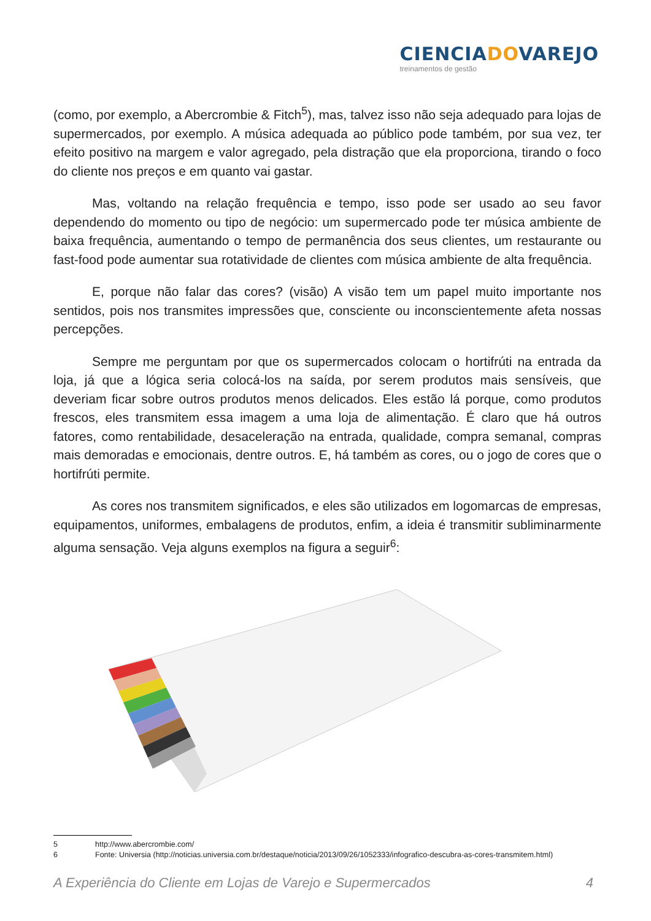CIENCIADOVAREJO
treinamentos de gestão
(como, por exemplo, a Abercrombie & Fitch<sup>5</sup>), mas, talvez isso não seja adequado para lojas de supermercados, por exemplo. A música adequada ao público pode também, por sua vez, ter efeito positivo na margem e valor agregado, pela distração que ela proporciona, tirando o foco do cliente nos preços e em quanto vai gastar.
Mas, voltando na relação frequência e tempo, isso pode ser usado ao seu favor dependendo do momento ou tipo de negócio: um supermercado pode ter música ambiente de baixa frequência, aumentando o tempo de permanência dos seus clientes, um restaurante ou fast-food pode aumentar sua rotatividade de clientes com música ambiente de alta frequência.
E, porque não falar das cores? (visão) A visão tem um papel muito importante nos sentidos, pois nos transmites impressões que, consciente ou inconscientemente afeta nossas percepções.
Sempre me perguntam por que os supermercados colocam o hortifrúti na entrada da loja, já que a lógica seria colocá-los na saída, por serem produtos mais sensíveis, que deveriam ficar sobre outros produtos menos delicados. Eles estão lá porque, como produtos frescos, eles transmitem essa imagem a uma loja de alimentação. É claro que há outros fatores, como rentabilidade, desaceleração na entrada, qualidade, compra semanal, compras mais demoradas e emocionais, dentre outros. E, há também as cores, ou o jogo de cores que o hortifrúti permite.
As cores nos transmitem significados, e eles são utilizados em logomarcas de empresas, equipamentos, uniformes, embalagens de produtos, enfim, a ideia é transmitir subliminarmente alguma sensação. Veja alguns exemplos na figura a seguir<sup>6</sup>:
5 http://www.abercrombie.com/
6 Fonte: Universia (http://noticias.universia.com.br/destaque/noticia/2013/09/26/1052333/infografico-descubra-as-cores-transmitem.html)
A Experiência do Cliente em Lojas de Varejo e Supermercados 4